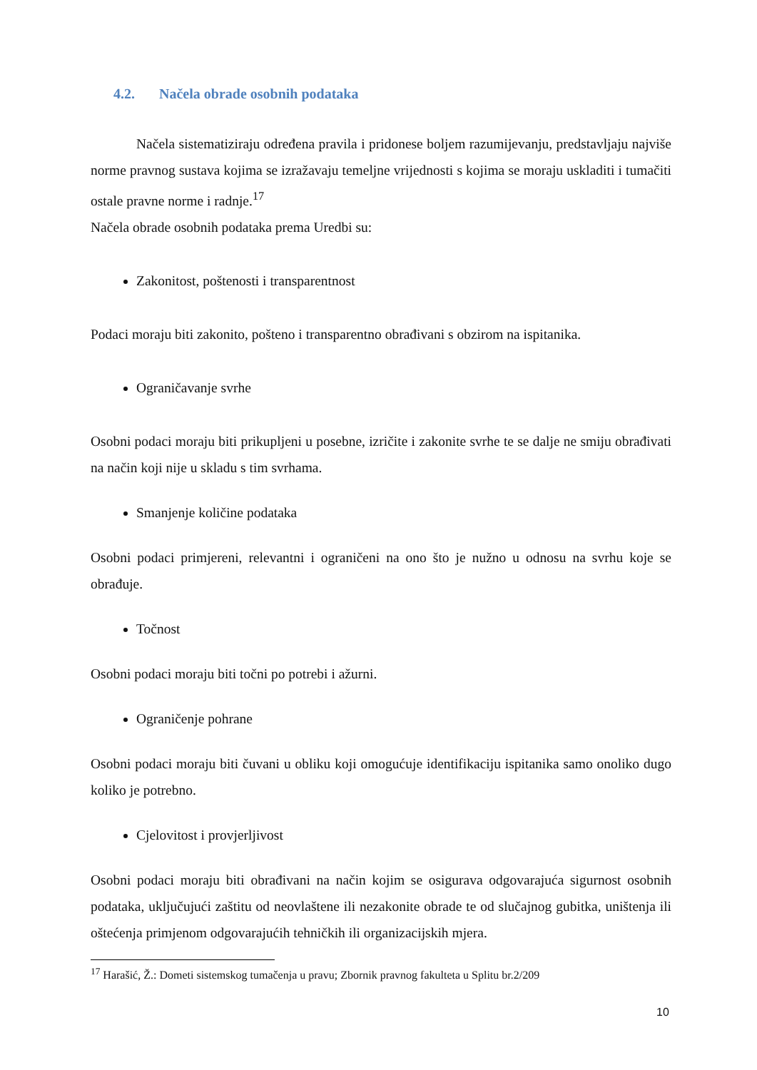4.2. Načela obrade osobnih podataka
Načela sistematiziraju određena pravila i pridonese boljem razumijevanju, predstavljaju najviše norme pravnog sustava kojima se izražavaju temeljne vrijednosti s kojima se moraju uskladiti i tumačiti ostale pravne norme i radnje.<sup>17</sup>
Načela obrade osobnih podataka prema Uredbi su:
Zakonitost, poštenosti i transparentnost
Podaci moraju biti zakonito, pošteno i transparentno obrađivani s obzirom na ispitanika.
Ograničavanje svrhe
Osobni podaci moraju biti prikupljeni u posebne, izričite i zakonite svrhe te se dalje ne smiju obrađivati na način koji nije u skladu s tim svrhama.
Smanjenje količine podataka
Osobni podaci primjereni, relevantni i ograničeni na ono što je nužno u odnosu na svrhu koje se obrađuje.
Točnost
Osobni podaci moraju biti točni po potrebi i ažurni.
Ograničenje pohrane
Osobni podaci moraju biti čuvani u obliku koji omogućuje identifikaciju ispitanika samo onoliko dugo koliko je potrebno.
Cjelovitost i provjerljivost
Osobni podaci moraju biti obrađivani na način kojim se osigurava odgovarajuća sigurnost osobnih podataka, uključujući zaštitu od neovlaštene ili nezakonite obrade te od slučajnog gubitka, uništenja ili oštećenja primjenom odgovarajućih tehničkih ili organizacijskih mjera.
<sup>17</sup> Harašić, Ž.: Dometi sistemskog tumačenja u pravu; Zbornik pravnog fakulteta u Splitu br.2/209
10